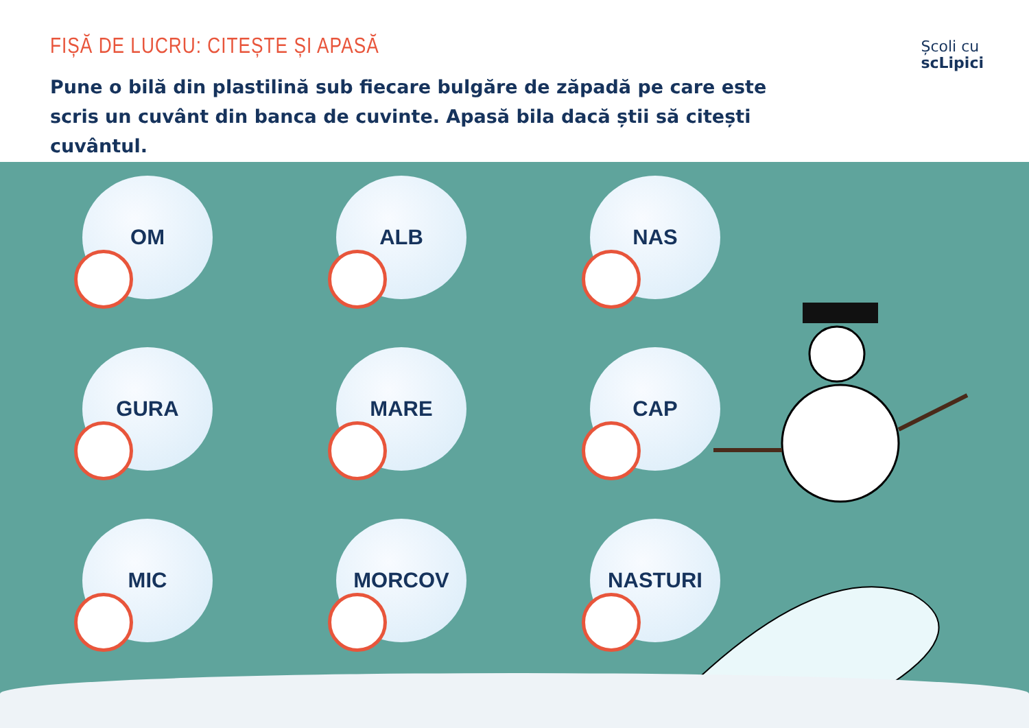FIȘĂ DE LUCRU: CITEȘTE ȘI APASĂ
Pune o bilă din plastilină sub fiecare bulgăre de zăpadă pe care este scris un cuvânt din banca de cuvinte. Apasă bila dacă știi să citești cuvântul.
Școli cu
scLipici
OM
ALB
NAS
GURA
MARE
CAP
MIC
MORCOV
NASTURI